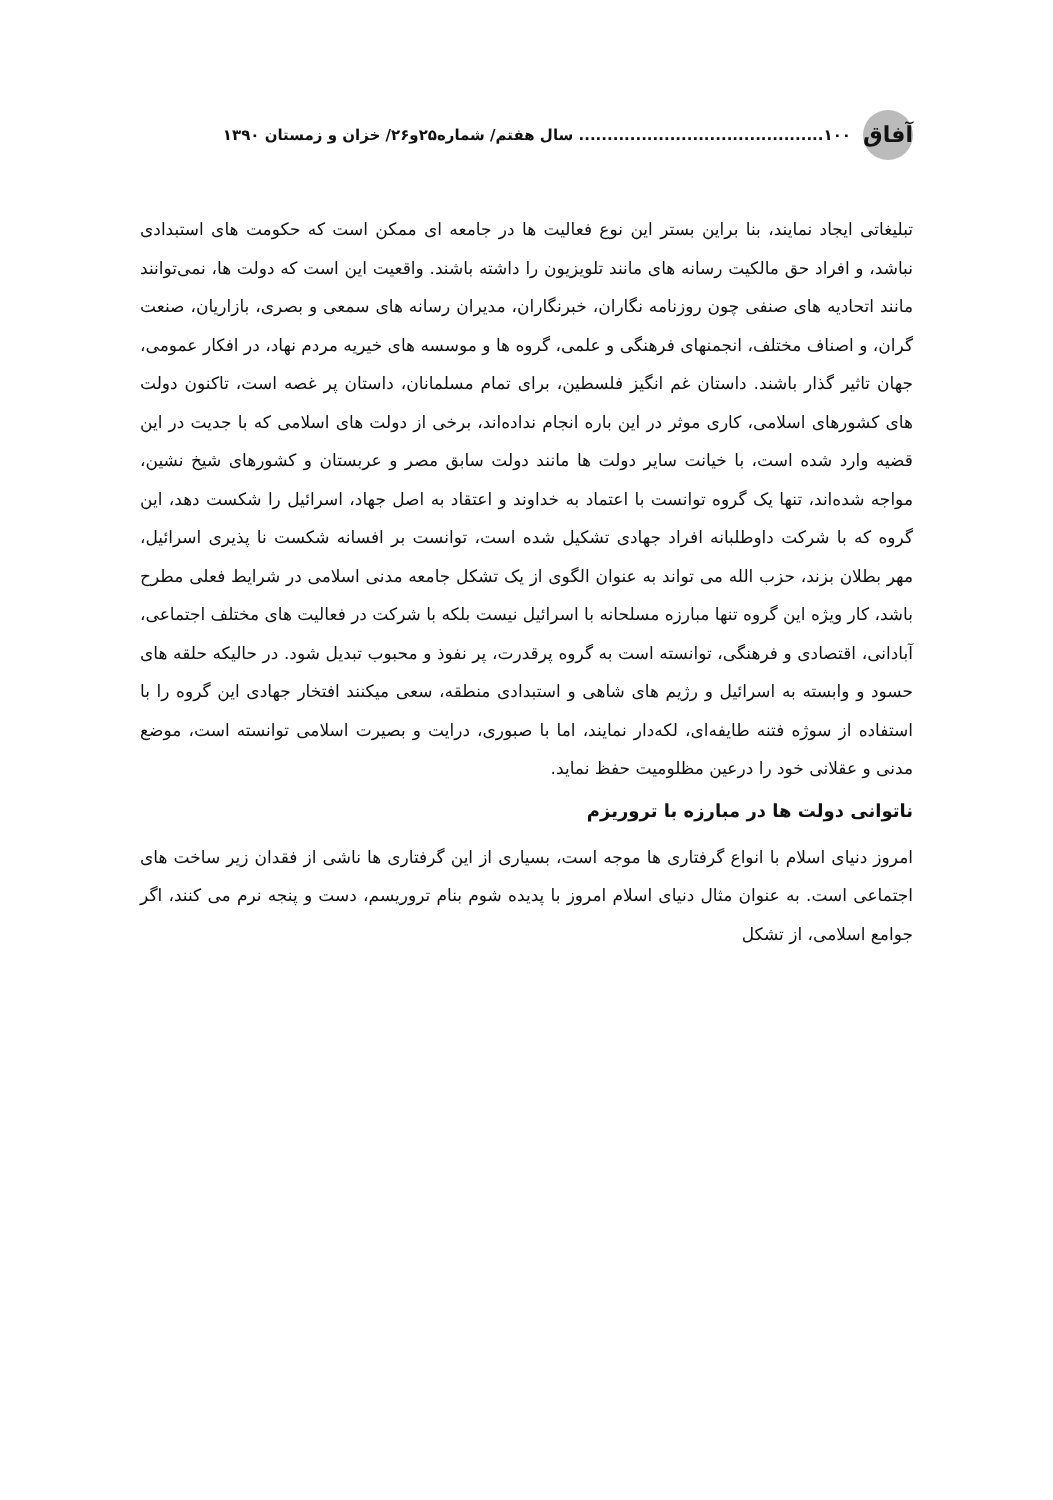آفاق ۱۰۰........................................... سال هفتم/ شماره۲۵و۲۶/ خزان و زمستان ۱۳۹۰
تبلیغاتی ایجاد نمایند، بنا براین بستر این نوع فعالیت ها در جامعه ای ممکن است که حکومت های استبدادی نباشد، و افراد حق مالکیت رسانه های مانند تلویزیون را داشته باشند. واقعیت این است که دولت ها، نمی‌توانند مانند اتحادیه های صنفی چون روزنامه نگاران، خبرنگاران، مدیران رسانه های سمعی و بصری، بازاریان، صنعت گران، و اصناف مختلف، انجمنهای فرهنگی و علمی، گروه ها و موسسه های خیریه مردم نهاد، در افکار عمومی، جهان تاثیر گذار باشند. داستان غم انگیز فلسطین، برای تمام مسلمانان، داستان پر غصه است، تاکنون دولت های کشورهای اسلامی، کاری موثر در این باره انجام نداده‌اند، برخی از دولت های اسلامی که با جدیت در این قضیه وارد شده است، با خیانت سایر دولت ها مانند دولت سابق مصر و عربستان و کشورهای شیخ نشین، مواجه شده‌اند، تنها یک گروه توانست با اعتماد به خداوند و اعتقاد به اصل جهاد، اسرائیل را شکست دهد، این گروه که با شرکت داوطلبانه افراد جهادی تشکیل شده است، توانست بر افسانه شکست نا پذیری اسرائیل، مهر بطلان بزند، حزب الله می تواند به عنوان الگوی از یک تشکل جامعه مدنی اسلامی در شرایط فعلی مطرح باشد، کار ویژه این گروه تنها مبارزه مسلحانه با اسرائیل نیست بلکه با شرکت در فعالیت های مختلف اجتماعی، آبادانی، اقتصادی و فرهنگی، توانسته است به گروه پرقدرت، پر نفوذ و محبوب تبدیل شود. در حالیکه حلقه های حسود و وابسته به اسرائیل و رژیم های شاهی و استبدادی منطقه، سعی میکنند افتخار جهادی این گروه را با استفاده از سوژه فتنه طایفه‌ای، لکه‌دار نمایند، اما با صبوری، درایت و بصیرت اسلامی توانسته است، موضع مدنی و عقلانی خود را درعین مظلومیت حفظ نماید.
ناتوانی دولت ها در مبارزه با تروریزم
امروز دنیای اسلام با انواع گرفتاری ها موجه است، بسیاری از این گرفتاری ها ناشی از فقدان زیر ساخت های اجتماعی است. به عنوان مثال دنیای اسلام امروز با پدیده شوم بنام تروریسم، دست و پنجه نرم می کنند، اگر جوامع اسلامی، از تشکل